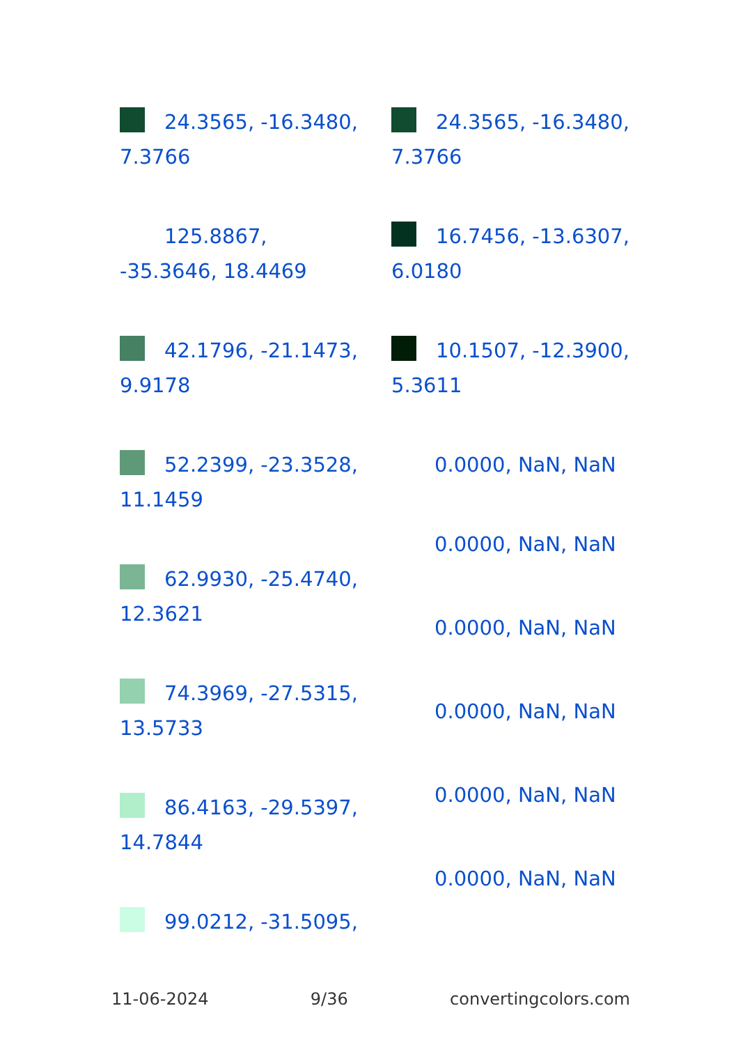24.3565, -16.3480, 7.3766
125.8867, -35.3646, 18.4469
42.1796, -21.1473, 9.9178
52.2399, -23.3528, 11.1459
62.9930, -25.4740, 12.3621
74.3969, -27.5315, 13.5733
86.4163, -29.5397, 14.7844
99.0212, -31.5095,
24.3565, -16.3480, 7.3766
16.7456, -13.6307, 6.0180
10.1507, -12.3900, 5.3611
0.0000, NaN, NaN
0.0000, NaN, NaN
0.0000, NaN, NaN
0.0000, NaN, NaN
0.0000, NaN, NaN
0.0000, NaN, NaN
11-06-2024 9/36 convertingcolors.com